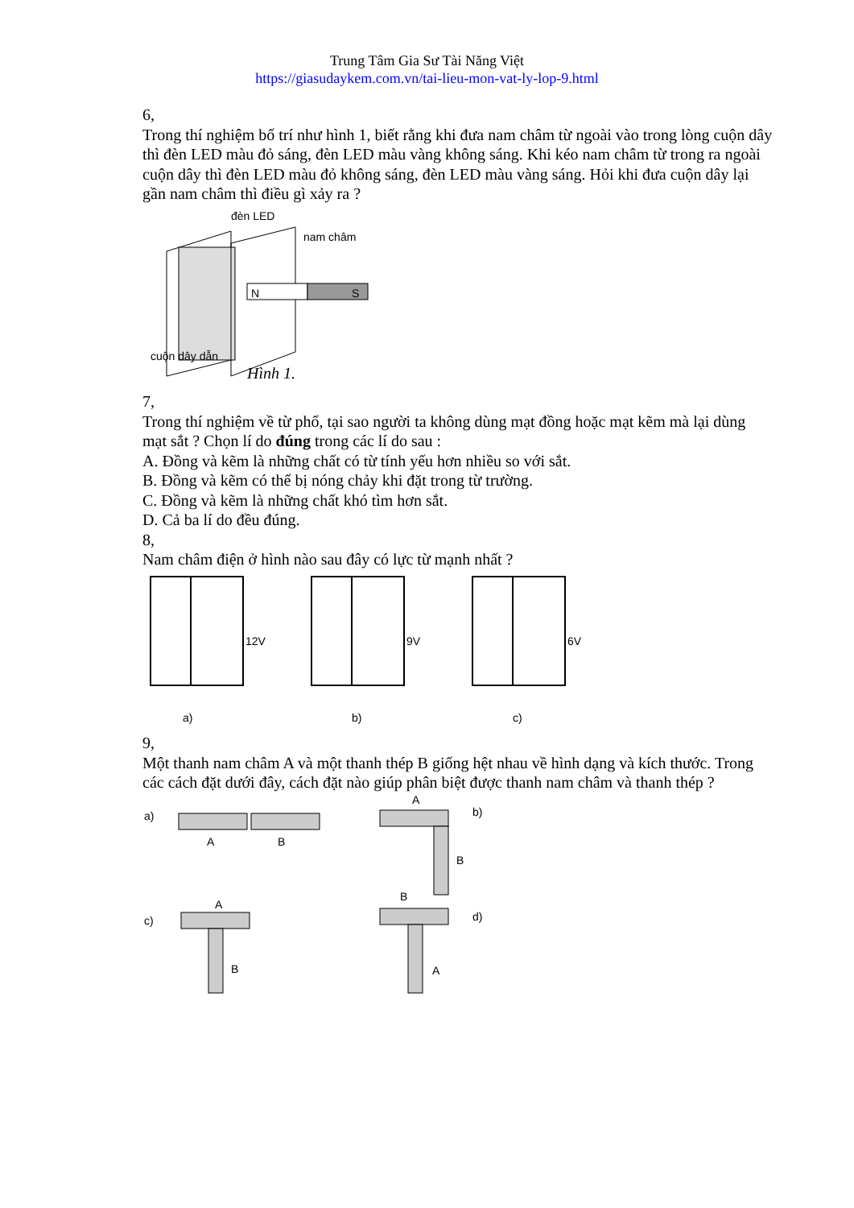Trung Tâm Gia Sư Tài Năng Việt
https://giasudaykem.com.vn/tai-lieu-mon-vat-ly-lop-9.html
6,
Trong thí nghiệm bố trí như hình 1, biết rằng khi đưa nam châm từ ngoài vào trong lòng cuộn dây thì đèn LED màu đỏ sáng, đèn LED màu vàng không sáng. Khi kéo nam châm từ trong ra ngoài cuộn dây thì đèn LED màu đỏ không sáng, đèn LED màu vàng sáng. Hỏi khi đưa cuộn dây lại gần nam châm thì điều gì xảy ra ?
đèn LED
nam châm
N
S
cuộn dây dẫn
Hình 1.
7,
Trong thí nghiệm về từ phổ, tại sao người ta không dùng mạt đồng hoặc mạt kẽm mà lại dùng mạt sắt ? Chọn lí do đúng trong các lí do sau :
A. Đồng và kẽm là những chất có từ tính yếu hơn nhiều so với sắt.
B. Đồng và kẽm có thể bị nóng chảy khi đặt trong từ trường.
C. Đồng và kẽm là những chất khó tìm hơn sắt.
D. Cả ba lí do đều đúng.
8,
Nam châm điện ở hình nào sau đây có lực từ mạnh nhất ?
12V
a)
9V
b)
6V
c)
9,
Một thanh nam châm A và một thanh thép B giống hệt nhau về hình dạng và kích thước. Trong các cách đặt dưới đây, cách đặt nào giúp phân biệt được thanh nam châm và thanh thép ?
a)
A
B
A
b)
B
c)
A
B
B
d)
A